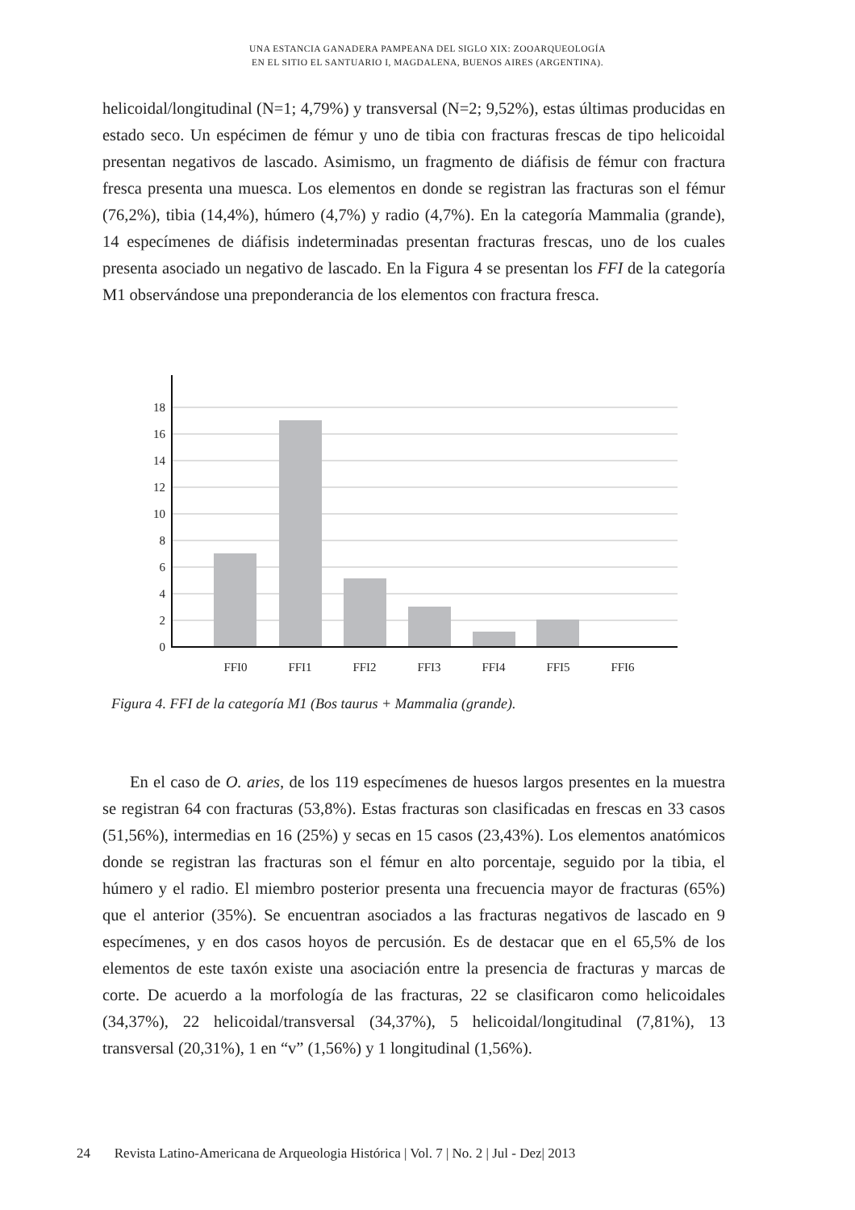UNA ESTANCIA GANADERA PAMPEANA DEL SIGLO XIX: ZOOARQUEOLOGÍA
EN EL SITIO EL SANTUARIO I, MAGDALENA, BUENOS AIRES (ARGENTINA).
helicoidal/longitudinal (N=1; 4,79%) y transversal (N=2; 9,52%), estas últimas producidas en estado seco. Un espécimen de fémur y uno de tibia con fracturas frescas de tipo helicoidal presentan negativos de lascado. Asimismo, un fragmento de diáfisis de fémur con fractura fresca presenta una muesca. Los elementos en donde se registran las fracturas son el fémur (76,2%), tibia (14,4%), húmero (4,7%) y radio (4,7%). En la categoría Mammalia (grande), 14 especímenes de diáfisis indeterminadas presentan fracturas frescas, uno de los cuales presenta asociado un negativo de lascado. En la Figura 4 se presentan los FFI de la categoría M1 observándose una preponderancia de los elementos con fractura fresca.
18
16
14
12
10
8
6
4
2
0
FFI0
FFI1
FFI2
FFI3
FFI4
FFI5
FFI6
Figura 4. FFI de la categoría M1 (Bos taurus + Mammalia (grande).
En el caso de O. aries, de los 119 especímenes de huesos largos presentes en la muestra se registran 64 con fracturas (53,8%). Estas fracturas son clasificadas en frescas en 33 casos (51,56%), intermedias en 16 (25%) y secas en 15 casos (23,43%). Los elementos anatómicos donde se registran las fracturas son el fémur en alto porcentaje, seguido por la tibia, el húmero y el radio. El miembro posterior presenta una frecuencia mayor de fracturas (65%) que el anterior (35%). Se encuentran asociados a las fracturas negativos de lascado en 9 especímenes, y en dos casos hoyos de percusión. Es de destacar que en el 65,5% de los elementos de este taxón existe una asociación entre la presencia de fracturas y marcas de corte. De acuerdo a la morfología de las fracturas, 22 se clasificaron como helicoidales (34,37%), 22 helicoidal/transversal (34,37%), 5 helicoidal/longitudinal (7,81%), 13 transversal (20,31%), 1 en “v” (1,56%) y 1 longitudinal (1,56%).
24 Revista Latino-Americana de Arqueologia Histórica | Vol. 7 | No. 2 | Jul - Dez| 2013